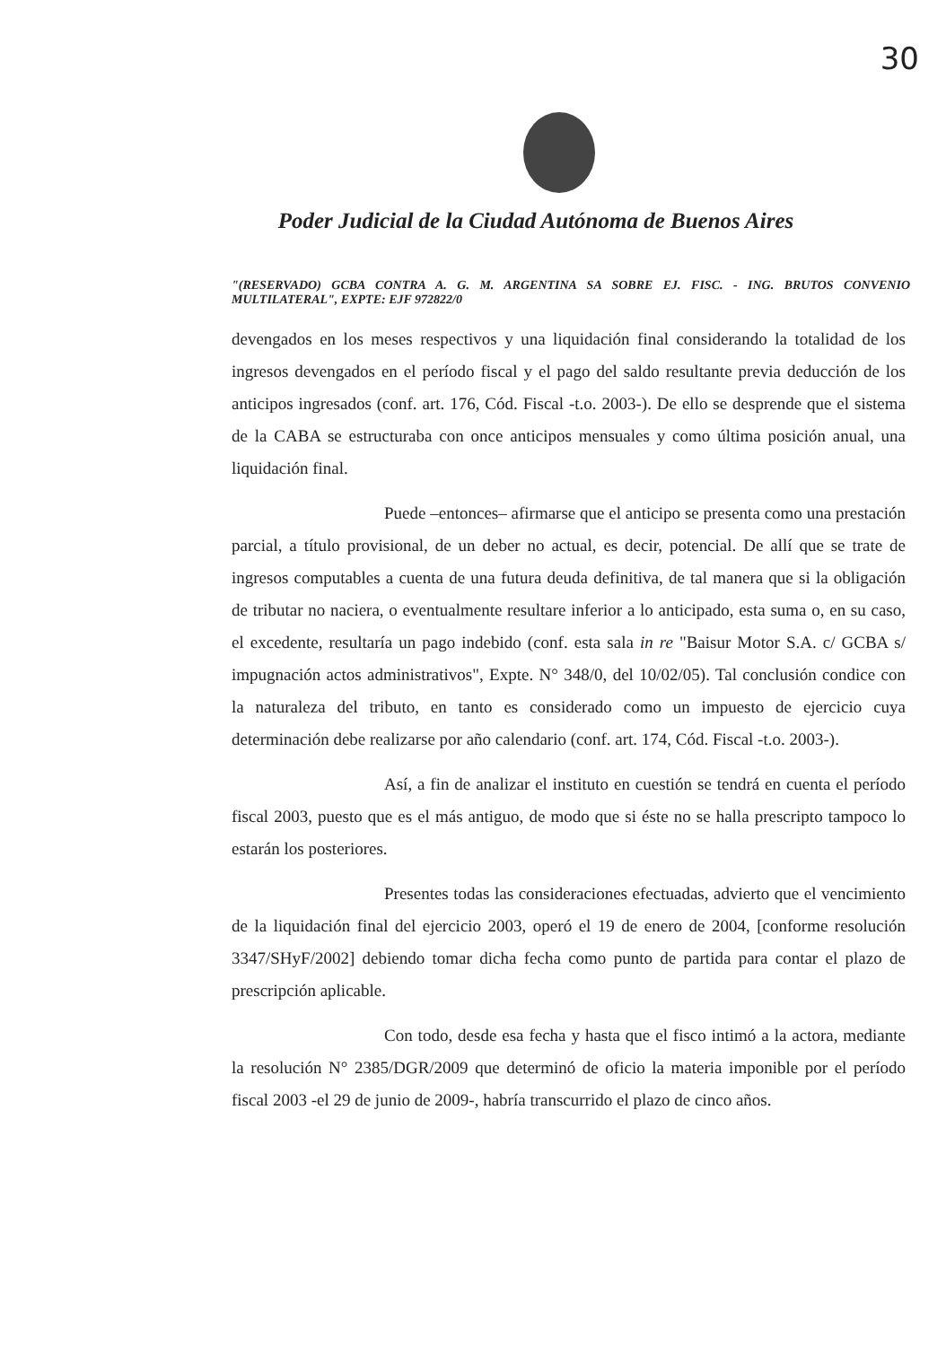30
Poder Judicial de la Ciudad Autónoma de Buenos Aires
"(RESERVADO) GCBA CONTRA A. G. M. ARGENTINA SA SOBRE EJ. FISC. - ING. BRUTOS CONVENIO MULTILATERAL", EXPTE: EJF 972822/0
devengados en los meses respectivos y una liquidación final considerando la totalidad de los ingresos devengados en el período fiscal y el pago del saldo resultante previa deducción de los anticipos ingresados (conf. art. 176, Cód. Fiscal -t.o. 2003-). De ello se desprende que el sistema de la CABA se estructuraba con once anticipos mensuales y como última posición anual, una liquidación final.
Puede –entonces– afirmarse que el anticipo se presenta como una prestación parcial, a título provisional, de un deber no actual, es decir, potencial. De allí que se trate de ingresos computables a cuenta de una futura deuda definitiva, de tal manera que si la obligación de tributar no naciera, o eventualmente resultare inferior a lo anticipado, esta suma o, en su caso, el excedente, resultaría un pago indebido (conf. esta sala in re "Baisur Motor S.A. c/ GCBA s/ impugnación actos administrativos", Expte. N° 348/0, del 10/02/05). Tal conclusión condice con la naturaleza del tributo, en tanto es considerado como un impuesto de ejercicio cuya determinación debe realizarse por año calendario (conf. art. 174, Cód. Fiscal -t.o. 2003-).
Así, a fin de analizar el instituto en cuestión se tendrá en cuenta el período fiscal 2003, puesto que es el más antiguo, de modo que si éste no se halla prescripto tampoco lo estarán los posteriores.
Presentes todas las consideraciones efectuadas, advierto que el vencimiento de la liquidación final del ejercicio 2003, operó el 19 de enero de 2004, [conforme resolución 3347/SHyF/2002] debiendo tomar dicha fecha como punto de partida para contar el plazo de prescripción aplicable.
Con todo, desde esa fecha y hasta que el fisco intimó a la actora, mediante la resolución N° 2385/DGR/2009 que determinó de oficio la materia imponible por el período fiscal 2003 -el 29 de junio de 2009-, habría transcurrido el plazo de cinco años.